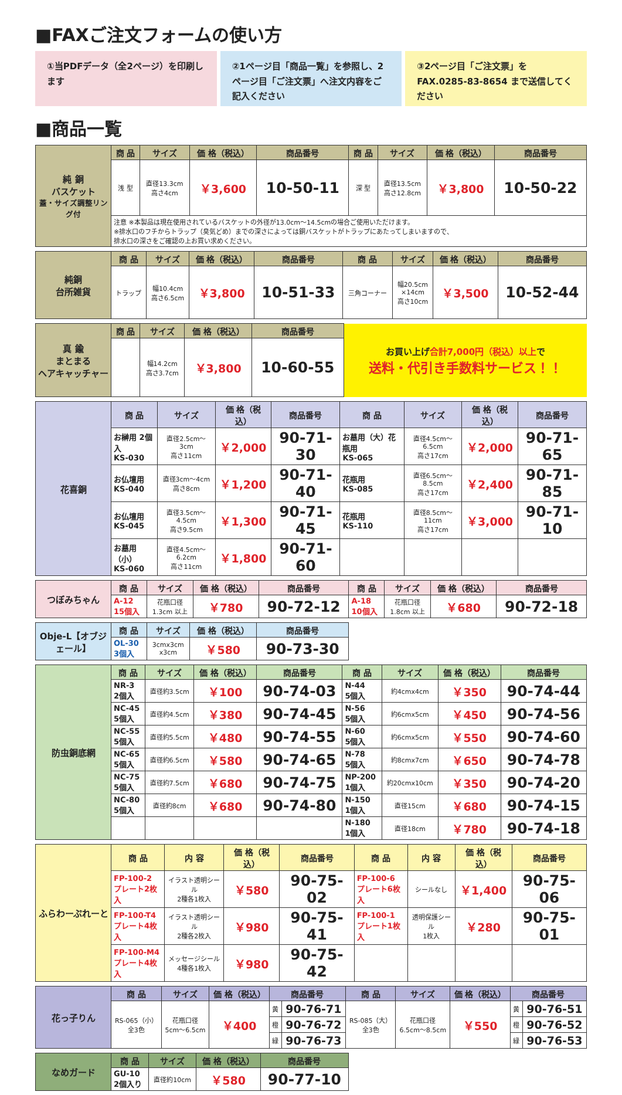■FAXご注文フォームの使い方
①当PDFデータ（全2ページ）を印刷します
②1ページ目「商品一覧」を参照し、2ページ目「ご注文票」へ注文内容をご記入ください
③2ページ目「ご注文票」をFAX.0285-83-8654 まで送信してください
■商品一覧
| 純 銅 バスケット 蓋・サイズ調整リング付 | 商 品 | サイズ | 価 格（税込） | 商品番号 | 商 品 | サイズ | 価 格（税込） | 商品番号 |
| | 浅 型 | 直径13.3cm 高さ4cm | ￥3,600 | 10-50-11 | 深 型 | 直径13.5cm 高さ12.8cm | ￥3,800 | 10-50-22 |
| | 注意 ※本製品は現在使用されているバスケットの外径が13.0cm〜14.5cmの場合ご使用いただけます。 ※排水口のフチからトラップ（臭気どめ）までの深さによっては銅バスケットがトラップにあたってしまいますので、 排水口の深さをご確認の上お買い求めください。 | | | | | | | |
| 純銅 台所雑貨 | 商 品 | サイズ | 価 格（税込） | 商品番号 | 商 品 | サイズ | 価 格（税込） | 商品番号 |
| | トラップ | 幅10.4cm 高さ6.5cm | ￥3,800 | 10-51-33 | 三角コーナー | 幅20.5cm ×14cm 高さ10cm | ￥3,500 | 10-52-44 |
| 真 鍮 まとまる ヘアキャッチャー | 商 品 | サイズ | 価 格（税込） | 商品番号 | お買い上げ 合計7,000円（税込）以上 で 送料・代引き手数料サービス！！ |
| | | 幅14.2cm 高さ3.7cm | ￥3,800 | 10-60-55 | |
| 花喜銅 | 商 品 | サイズ | 価 格（税込） | 商品番号 | 商 品 | サイズ | 価 格（税込） | 商品番号 |
| | お榊用 2個入 KS-030 | 直径2.5cm〜3cm 高さ11cm | ￥2,000 | 90-71-30 | お墓用（大）花瓶用 KS-065 | 直径4.5cm〜6.5cm 高さ17cm | ￥2,000 | 90-71-65 |
| | お仏壇用 KS-040 | 直径3cm〜4cm 高さ8cm | ￥1,200 | 90-71-40 | 花瓶用 KS-085 | 直径6.5cm〜8.5cm 高さ17cm | ￥2,400 | 90-71-85 |
| | お仏壇用 KS-045 | 直径3.5cm〜4.5cm 高さ9.5cm | ￥1,300 | 90-71-45 | 花瓶用 KS-110 | 直径8.5cm〜11cm 高さ17cm | ￥3,000 | 90-71-10 |
| | お墓用（小） KS-060 | 直径4.5cm〜6.2cm 高さ11cm | ￥1,800 | 90-71-60 | | | | |
| つぼみちゃん | 商 品 | サイズ | 価 格（税込） | 商品番号 | 商 品 | サイズ | 価 格（税込） | 商品番号 |
| | A-12 15個入 | 花瓶口径 1.3cm 以上 | ￥780 | 90-72-12 | A-18 10個入 | 花瓶口径 1.8cm 以上 | ￥680 | 90-72-18 |
| Obje-L【オブジェール】 | 商 品 | サイズ | 価 格（税込） | 商品番号 |
| | OL-30 3個入 | 3cmx3cm x3cm | ￥580 | 90-73-30 |
| 防虫銅底網 | 商 品 | サイズ | 価 格（税込） | 商品番号 | 商 品 | サイズ | 価 格（税込） | 商品番号 |
| | NR-3 2個入 | 直径約3.5cm | ￥100 | 90-74-03 | N-44 5個入 | 約4cmx4cm | ￥350 | 90-74-44 |
| | NC-45 5個入 | 直径約4.5cm | ￥380 | 90-74-45 | N-56 5個入 | 約6cmx5cm | ￥450 | 90-74-56 |
| | NC-55 5個入 | 直径約5.5cm | ￥480 | 90-74-55 | N-60 5個入 | 約6cmx5cm | ￥550 | 90-74-60 |
| | NC-65 5個入 | 直径約6.5cm | ￥580 | 90-74-65 | N-78 5個入 | 約8cmx7cm | ￥650 | 90-74-78 |
| | NC-75 5個入 | 直径約7.5cm | ￥680 | 90-74-75 | NP-200 1個入 | 約20cmx10cm | ￥350 | 90-74-20 |
| | NC-80 5個入 | 直径約8cm | ￥680 | 90-74-80 | N-150 1個入 | 直径15cm | ￥680 | 90-74-15 |
| | | | | | N-180 1個入 | 直径18cm | ￥780 | 90-74-18 |
| ふらわーぷれーと | 商 品 | 内 容 | 価 格（税込） | 商品番号 | 商 品 | 内 容 | 価 格（税込） | 商品番号 |
| | FP-100-2 プレート2枚入 | イラスト透明シール 2種各1枚入 | ￥580 | 90-75-02 | FP-100-6 プレート6枚入 | シールなし | ￥1,400 | 90-75-06 |
| | FP-100-T4 プレート4枚入 | イラスト透明シール 2種各2枚入 | ￥980 | 90-75-41 | FP-100-1 プレート1枚入 | 透明保護シール 1枚入 | ￥280 | 90-75-01 |
| | FP-100-M4 プレート4枚入 | メッセージシール 4種各1枚入 | ￥980 | 90-75-42 | | | | |
| 花っ子りん | 商 品 | サイズ | 価 格（税込） | 商品番号 | | 商 品 | サイズ | 価 格（税込） | 商品番号 | |
| | RS-065（小） 全3色 | 花瓶口径 5cm〜6.5cm | ￥400 | 黄 | 90-76-71 | RS-085（大） 全3色 | 花瓶口径 6.5cm〜8.5cm | ￥550 | 黄 | 90-76-51 |
| | | | | 橙 | 90-76-72 | | | | 橙 | 90-76-52 |
| | | | | 緑 | 90-76-73 | | | | 緑 | 90-76-53 |
| なめガード | 商 品 | サイズ | 価 格（税込） | 商品番号 |
| | GU-10 2個入り | 直径約10cm | ￥580 | 90-77-10 |